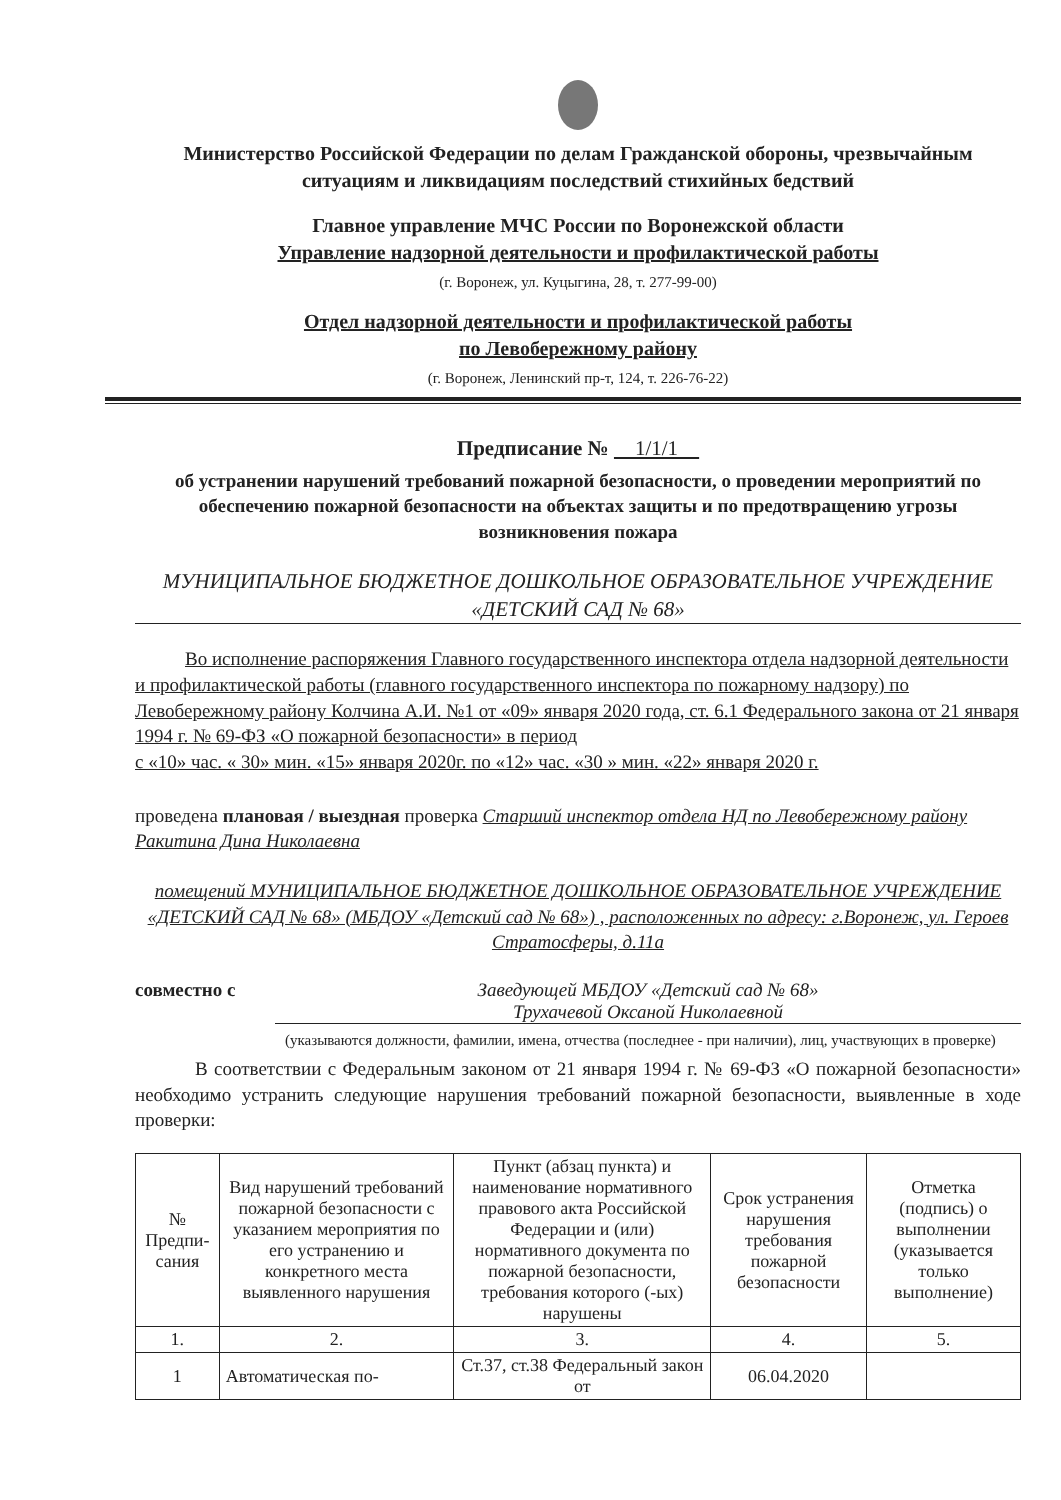Министерство Российской Федерации по делам Гражданской обороны, чрезвычайным ситуациям и ликвидациям последствий стихийных бедствий
Главное управление МЧС России по Воронежской области
Управление надзорной деятельности и профилактической работы
(г. Воронеж, ул. Куцыгина, 28, т. 277-99-00)
Отдел надзорной деятельности и профилактической работы
по Левобережному району
(г. Воронеж, Ленинский пр-т, 124, т. 226-76-22)
Предписание № 1/1/1
об устранении нарушений требований пожарной безопасности, о проведении мероприятий по обеспечению пожарной безопасности на объектах защиты и по предотвращению угрозы возникновения пожара
МУНИЦИПАЛЬНОЕ БЮДЖЕТНОЕ ДОШКОЛЬНОЕ ОБРАЗОВАТЕЛЬНОЕ УЧРЕЖДЕНИЕ «ДЕТСКИЙ САД № 68»
Во исполнение распоряжения Главного государственного инспектора отдела надзорной деятельности и профилактической работы (главного государственного инспектора по пожарному надзору) по Левобережному району Колчина А.И. №1 от «09» января 2020 года, ст. 6.1 Федерального закона от 21 января 1994 г. № 69-ФЗ «О пожарной безопасности» в период
с «10» час. « 30» мин. «15» января 2020г. по «12» час. «30 » мин. «22» января 2020 г.
проведена плановая / выездная проверка Старший инспектор отдела НД по Левобережному району Ракитина Дина Николаевна
помещений МУНИЦИПАЛЬНОЕ БЮДЖЕТНОЕ ДОШКОЛЬНОЕ ОБРАЗОВАТЕЛЬНОЕ УЧРЕЖДЕНИЕ «ДЕТСКИЙ САД № 68» (МБДОУ «Детский сад № 68») , расположенных по адресу: г.Воронеж, ул. Героев Стратосферы, д.11а
совместно с Заведующей МБДОУ «Детский сад № 68»
Трухачевой Оксаной Николаевной
(указываются должности, фамилии, имена, отчества (последнее - при наличии), лиц, участвующих в проверке)
В соответствии с Федеральным законом от 21 января 1994 г. № 69-ФЗ «О пожарной безопасности» необходимо устранить следующие нарушения требований пожарной безопасности, выявленные в ходе проверки:
| № Предпи-сания | Вид нарушений требований пожарной безопасности с указанием мероприятия по его устранению и конкретного места выявленного нарушения | Пункт (абзац пункта) и наименование нормативного правового акта Российской Федерации и (или) нормативного документа по пожарной безопасности, требования которого (-ых) нарушены | Срок устранения нарушения требования пожарной безопасности | Отметка (подпись) о выполнении (указывается только выполнение) |
| --- | --- | --- | --- | --- |
| 1. | 2. | 3. | 4. | 5. |
| 1 | Автоматическая по- | Ст.37, ст.38 Федеральный закон от | 06.04.2020 | |